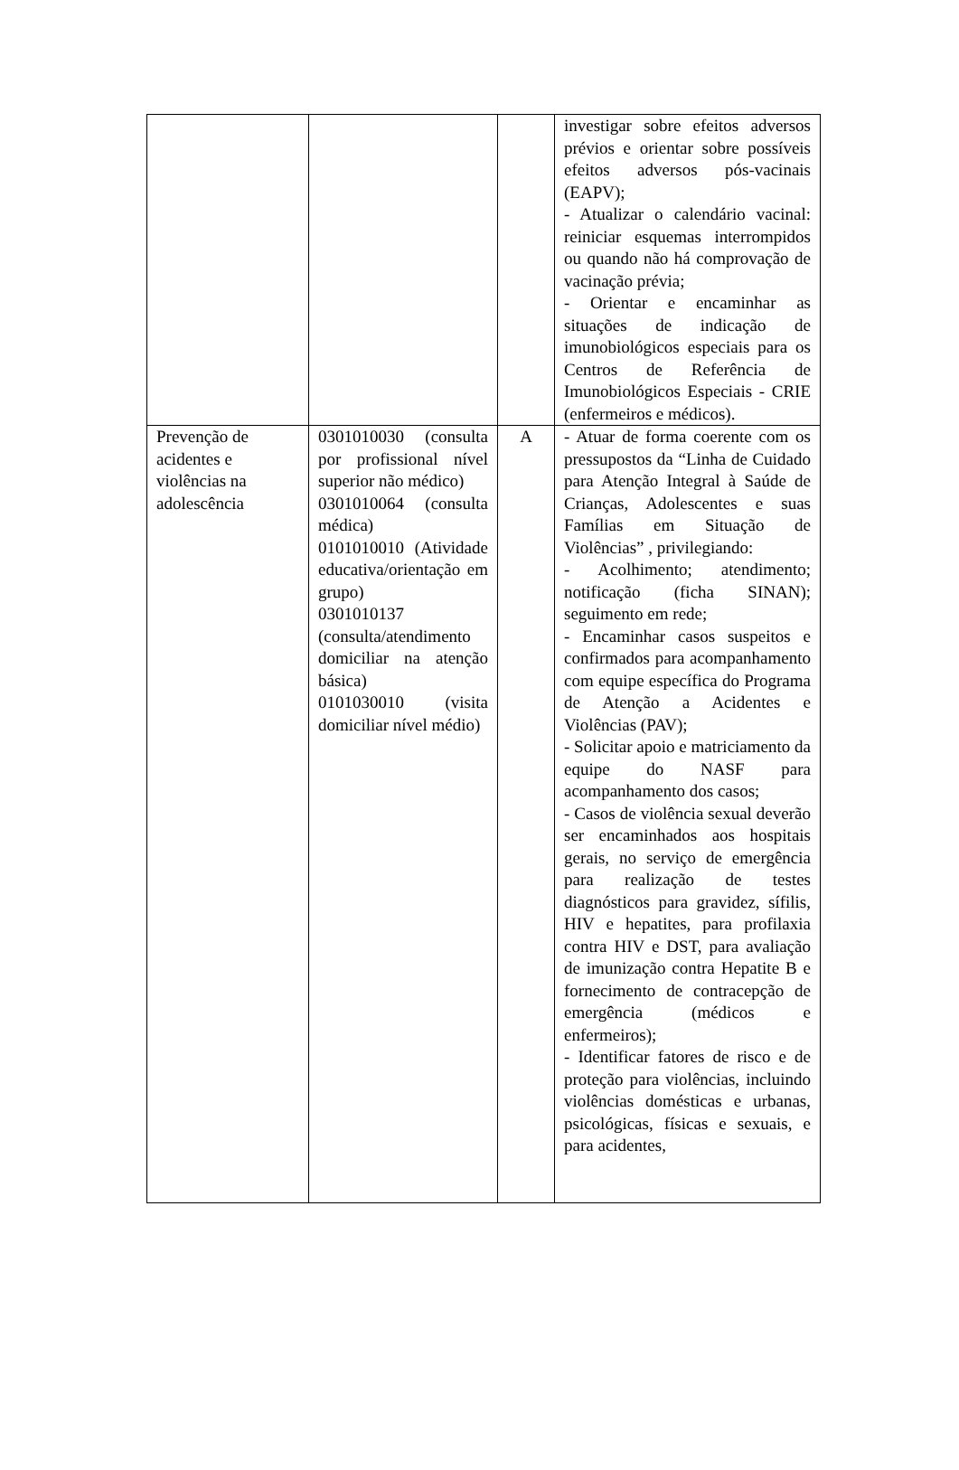| | | | investigar sobre efeitos adversos prévios e orientar sobre possíveis efeitos adversos pós-vacinais (EAPV); - Atualizar o calendário vacinal: reiniciar esquemas interrompidos ou quando não há comprovação de vacinação prévia; - Orientar e encaminhar as situações de indicação de imunobiológicos especiais para os Centros de Referência de Imunobiológicos Especiais - CRIE (enfermeiros e médicos). |
| Prevenção de acidentes e violências na adolescência | 0301010030 (consulta por profissional nível superior não médico) 0301010064 (consulta médica) 0101010010 (Atividade educativa/orientação em grupo) 0301010137 (consulta/atendimento domiciliar na atenção básica) 0101030010 (visita domiciliar nível médio) | A | - Atuar de forma coerente com os pressupostos da “Linha de Cuidado para Atenção Integral à Saúde de Crianças, Adolescentes e suas Famílias em Situação de Violências” , privilegiando: - Acolhimento; atendimento; notificação (ficha SINAN); seguimento em rede; - Encaminhar casos suspeitos e confirmados para acompanhamento com equipe específica do Programa de Atenção a Acidentes e Violências (PAV); - Solicitar apoio e matriciamento da equipe do NASF para acompanhamento dos casos; - Casos de violência sexual deverão ser encaminhados aos hospitais gerais, no serviço de emergência para realização de testes diagnósticos para gravidez, sífilis, HIV e hepatites, para profilaxia contra HIV e DST, para avaliação de imunização contra Hepatite B e fornecimento de contracepção de emergência (médicos e enfermeiros); - Identificar fatores de risco e de proteção para violências, incluindo violências domésticas e urbanas, psicológicas, físicas e sexuais, e para acidentes, |